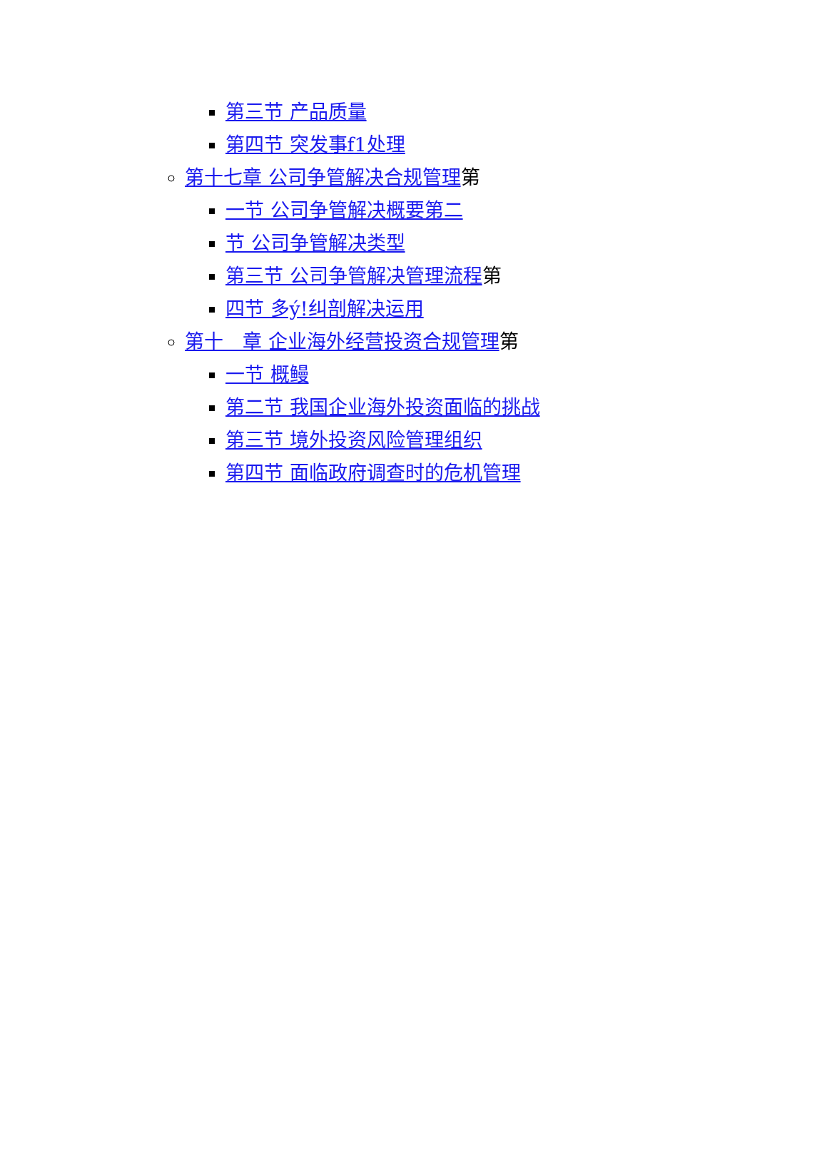第三节 产品质量
第四节 突发事f1处理
第十七章 公司争管解决合规管理第
一节 公司争管解决概要第二
节 公司争管解决类型
第三节 公司争管解决管理流程第
四节 多ý!纠剖解决运用
第十　章 企业海外经营投资合规管理第
一节 概鳗
第二节 我国企业海外投资面临的挑战
第三节 境外投资风险管理组织
第四节 面临政府调查时的危机管理